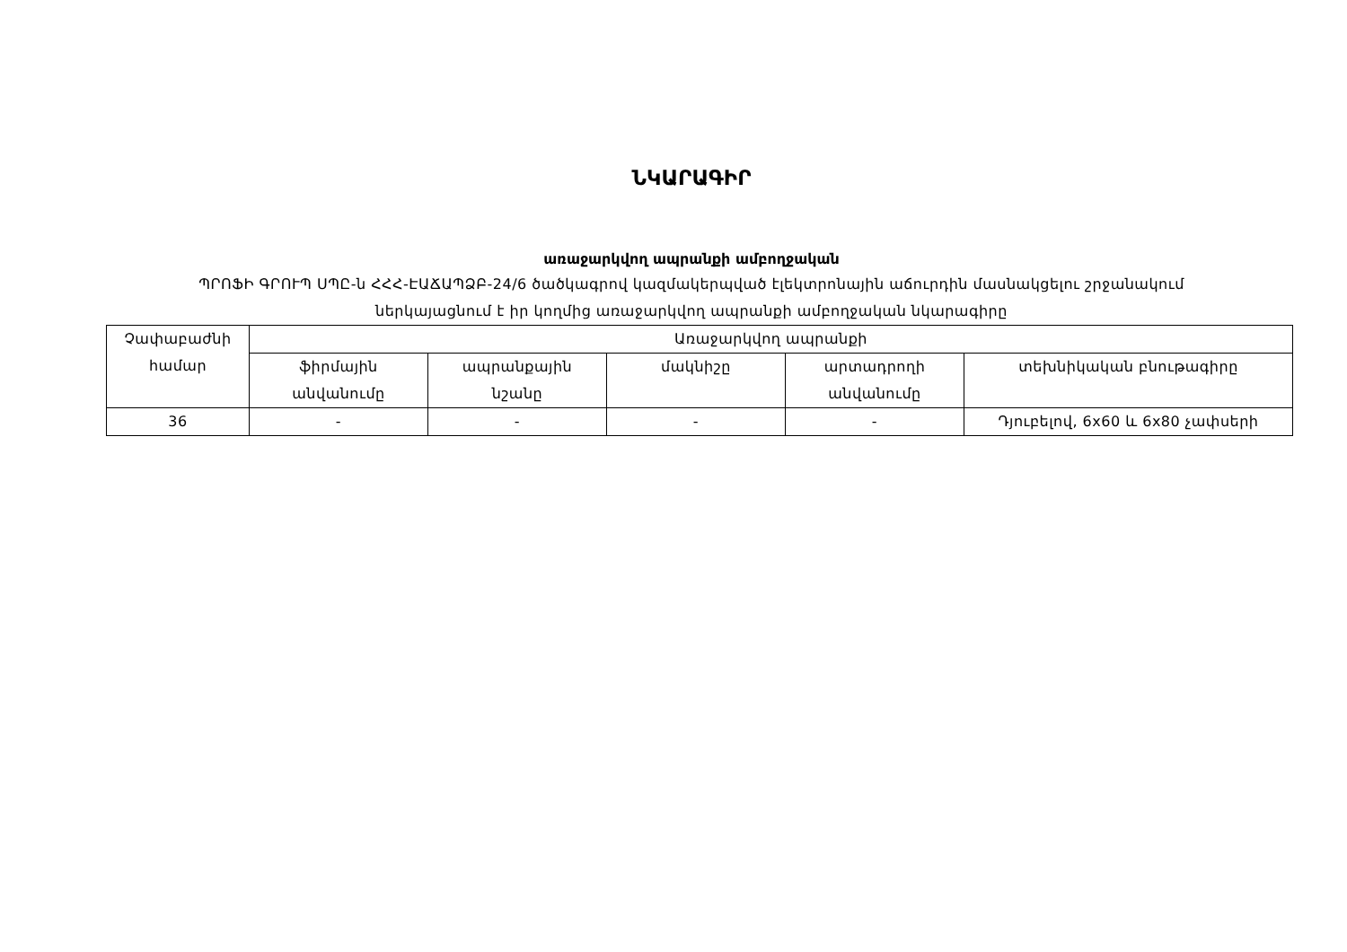ՆԿԱՐԱԳԻՐ
առաջարկվող ապրանքի ամբողջական
ՊՐՈՖԻ ԳՐՈՒՊ ՍՊԸ-ն ՀՀՀ-ԷԱՃԱՊՁԲ-24/6 ծածկագրով կազմակերպված էլեկտրոնային աճուրդին մասնակցելու շրջանակում
ներկայացնում է իր կողմից առաջարկվող ապրանքի ամբողջական նկարագիրը
| Չափաբաժնի համար | Առաջարկվող ապրանքի | | | | |
| --- | --- | --- | --- | --- | --- |
| | ֆիրմային անվանումը | ապրանքային նշանը | մակնիշը | արտադրողի անվանումը | տեխնիկական բնութագիրը |
| 36 | - | - | - | - | Դյուբելով, 6x60 և 6x80 չափսերի |